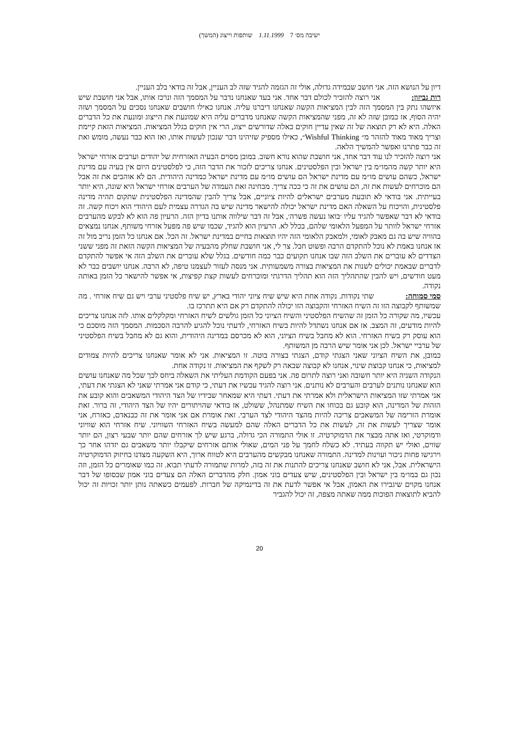ישיבה מס׳ 7 1.11.1999 שותפות וייצוג (המשך)
דיון על הנושא הזה. אני חושב שבמידה גדולה, אולי זה הגזמה להגיד שזה לב העניין, אבל זה בודאי בלב העניין.
רות גביזון: אני רוצה להזכיר לכולם דבר אחד. אני בעד שאנחנו נדבר על המסמך הזה ונרכז אותו, אבל אני חושבת שיש איזשהו נתק בין המסמך הזה לבין המציאות הקשה שאנחנו דיברנו עליה. אנחנו כאילו חושבים שאנחנו נסכים על המסמך ושזה יהיה הסוף, אז כמובן שזה לא זה, מפני שהמציאות הקשה שאנחנו מדברים עליה היא שמונעת את הייצוג ומונעת את כל הדברים האלה. היא לא רק תוצאה של זה שאין עדיין חוקים כאלה שדורשים ייצוג, הרי אין חוקים בגלל המציאות. המציאות הזאת קיימת וצריך מאוד מאוד להזהר מ״ Wishful Thinking״, כאילו מספיק שזיהינו דבר שנכון לעשות אותו, ואז הוא כבר נעשה, מומש ואת זה כבר פתרנו ואפשר להמשיך הלאה.
אני רוצה להזכיר לנו עוד דבר אחד, אני חושבת שהוא נורא חשוב. במובן מסוים הבעיה האזרחית של יהודים וערבים אזרחי ישראל היא יותר קשה מהמו״מ בין ישראל ובין הפלסטינים. אנחנו צריכים לזכור את הדבר הזה, כי לפלסטינים היום אין בעיה עם מדינת ישראל, כשהם עושים מו״מ עם מדינת ישראל הם עושים מו״מ עם מדינת ישראל כמדינה היהודית. הם לא אוהבים את זה אבל הם מוכרחים לעשות את זה, הם עושים את זה כי ככה צריך. מבחינה זאת העמדה של הערבים אזרחי ישראל היא שונה, היא יותר בעייתית. אני בודאי לא תובעת מערבים ישראלים להיות ציוניים, אבל צריך להבין שהמדינה הפלסטינית שתקום תהיה מדינה פלסטינית, והויכוח על השאלה האם מדינת ישראל יכולה להישאר מדינה שיש בה הגדרה עצמית לעם היהודי הוא ויכוח קשה. זה בודאי לא דבר שאפשר להגיד עליו ׳בואו נעשה פשרה׳, אבל זה דבר שילווה אותנו בדיון הזה. הרעיון פה הוא לא לבקש מהערבים אזרחי ישראל לוותר על המפעל הלאומי שלהם, בכלל לא. הרעיון הוא להגיד, שכמו שיש פה מפעל אזרחי משותף, אנחנו נמצאים בהוויה שיש בה גם מאבק לאומי, ולמאבק הלאומי הזה יהיו תוצאות בחיים במדינת ישראל. זה הכל. אם אנחנו כל הזמן נריב מול זה אז אנחנו באמת לא נוכל להתקדם הרבה ופשוט חבל. צר לי, אני חושבת שחלק מהבעיה של המציאות הקשה הזאת זה מפני ששני הצדדים לא עוברים את השלב הזה שבו אנחנו תקועים כבר כמה חודשים. בגלל שלא עוברים את השלב הזה אי אפשר להתקדם לדברים שבאמת יכולים לשנות את המציאות בצורה משמעותית. אני מנסה לעזור לעצמנו טיפה, לא הרבה. אנחנו יושבים כבר לא מעט חודשים, ויש להבין שהתהליך הזה הוא תהליך הדרגתי ומוכרחים לעשות קצת קפיצות, אי אפשר להישאר כל הזמן באותה נקודה.
סמי סמוחה: שתי נקודות. נקודה אחת היא שיש שיח ציוני יהודי בארץ, יש שיח פלסטיני ערבי ויש גם שיח אזרחי . מה שמשותף לקבוצה הזו זה השיח האזרחי והקבוצה הזו יכולה להתקדם רק אם היא תתרכז בו.
עכשיו, מה שקורה כל הזמן זה שהשיח הפלסטיני והשיח הציוני כל הזמן גולשים לשיח האזרחי ומקלקלים אותו. לזה אנחנו צריכים להיות מודעים, זה המצב. אז אם אנחנו נשתדל להיות בשיח האזרחי, לדעתי נוכל להגיע להרבה הסכמות. המסמך הזה מוסכם כי הוא עוסק רק בשיח האזרחי. הוא לא מחבל בשיח הציוני, הוא לא מכרסם במדינה היהודית, והוא גם לא מחבל בשיח הפלסטיני של ערביי ישראל. לכן אני אומר שיש הרבה מן המשותף.
כמובן, את השיח הציוני שאני הצגתי קודם, הצגתי בצורה בוטה. זו המציאות. אני לא אומר שאנחנו צריכים להיות צמודים למציאות, כי אנחנו קבוצת שינוי, אנחנו לא קבוצה שבאה רק לשקף את המציאות. זו נקודה אחת.
הנקודה השניה היא יותר חשובה ואני רוצה לתרום פה. אני בפעם הקודמת העליתי את השאלה ביחס לכך שכל מה שאנחנו עושים הוא שאנחנו נותנים לערבים והערבים לא נותנים. אני רוצה להגיד עכשיו את דעתי, כי קודם אני אמרתי שאני לא הצגתי את דעתי, אני אמרתי שזו המציאות הישראלית ולא אמרתי את דעתי. דעתי היא שמאחר שבידיו של הצד היהודי המשאבים והוא קובע את הזהות של המדינה, הוא קובע גם בכוחו את השיח שמתנהל, ששולט, אז בודאי שהויתורים יהיו של הצד היהודי, זה ברור. זאת אומרת הזרימה של המשאבים צריכה להיות מהצד היהודי לצד הערבי. זאת אומרת אם אני אומר את זה כבנאדם, כאזרח, אני אומר שצריך לעשות את זה, לעשות את כל הדברים האלה שהם למעשה בשיח האזרחי השוויוני. שיח אזרחי הוא שוויוני ודמוקרטי, ואז אתה מבצר את הדמוקרטיה. זו אולי התמורה הכי גדולה, ברגע שיש לך אזרחים שהם יותר שבעי רצון, הם יותר שווים, ואולי יש תקווה בעתיד. לא כשלח לחמך על פני המים, שאולי אותם אזרחים שיקבלו יותר משאבים גם יזדהו אחר כך וירגישו פחות ניכור ועוינות למדינה. התמורה שאנחנו מבקשים מהערבים היא לטווח ארוך, היא השקעה מצדנו בחיזוק הדמוקרטיה הישראלית. אבל, אני לא חושב שאנחנו צריכים להתנות את זה בזה, למרות שתמורה לדעתי תבוא. זה כמו שאומרים כל הזמן, וזה נכון גם במו״מ בין ישראל ובין הפלסטינים, שיש צעדים בוני אמון. חלק מהדברים האלה הם צעדים בוני אמון שבסופו של דבר אנחנו מקוים שיגבירו את האמון, אבל אי אפשר לדעת את זה בדינמיקה של חברות. לפעמים כשאתה נותן יותר זכויות זה יכול להביא לתוצאות הפוכות ממה שאתה מצפה, זה יכול להגביר
20